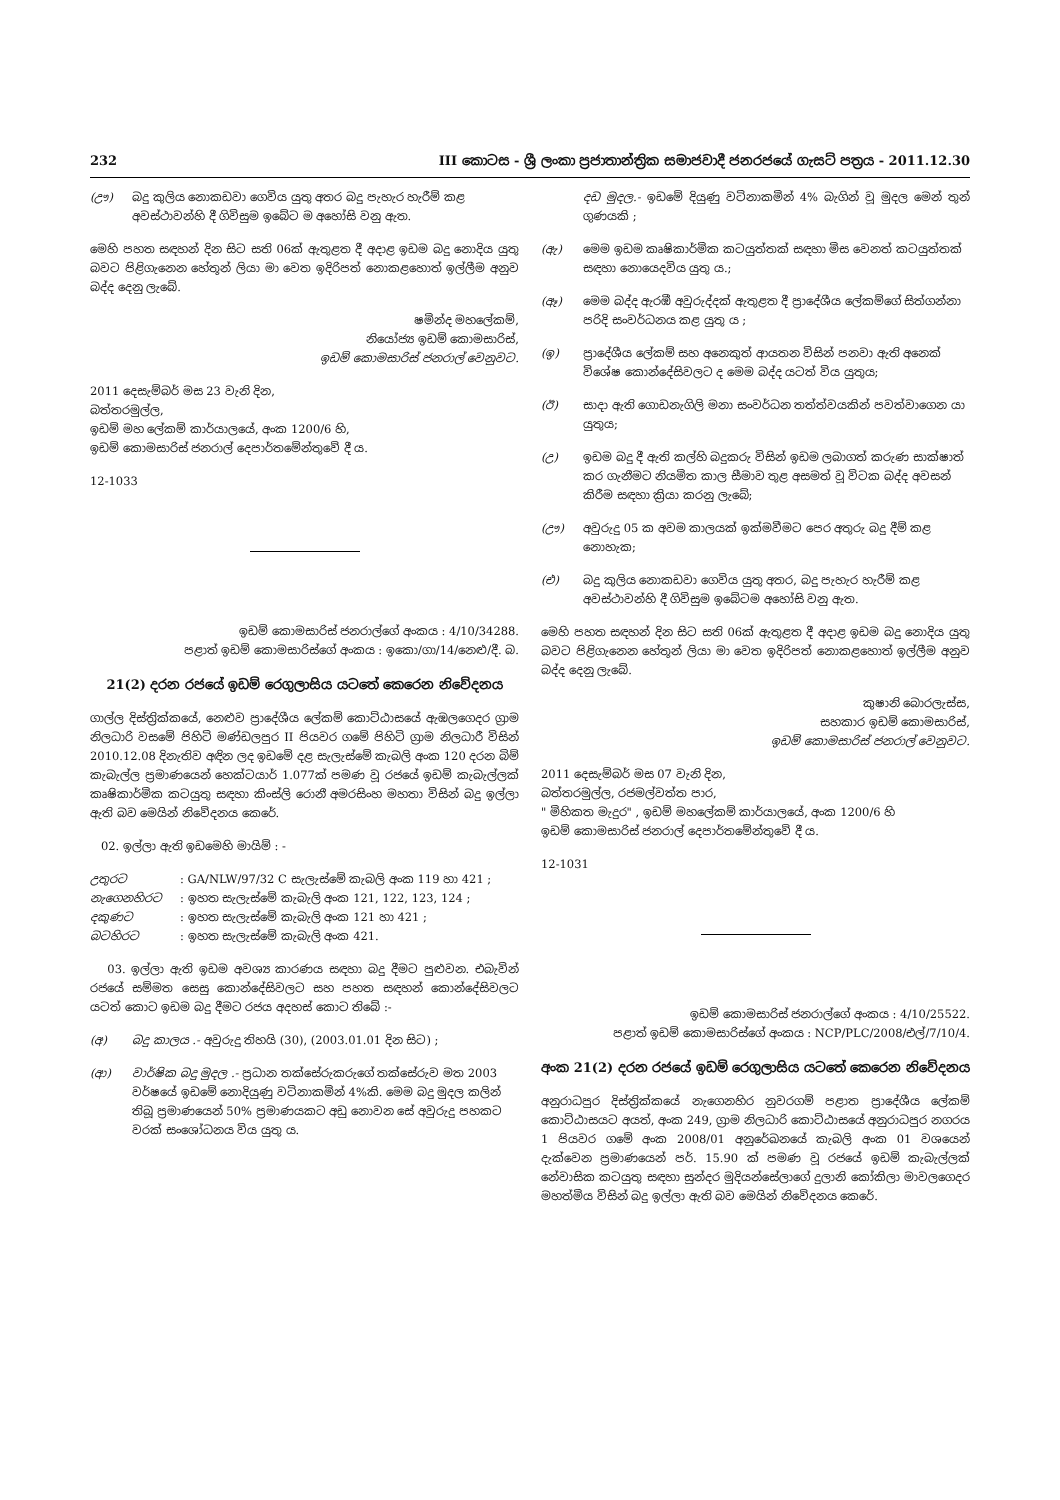232 III කොටස - ශ්‍රී ලංකා ප්‍රජාතාන්ත්‍රික සමාජවාදී ජනරජයේ ගැසට් පත්‍රය - 2011.12.30
(ඌ) බදු කුලිය නොකඩවා ගෙවිය යුතු අතර බදු පැහැර හැරීම් කළ අවස්ථාවන්හි දී ගිවිසුම ඉබේට ම අහෝසි වනු ඇත.
මෙහි පහත සඳහන් දින සිට සති 06ක් ඇතුළත දී අදාළ ඉඩම බදු නොදිය යුතු බවට පිළිගැනෙන හේතූන් ලියා මා වෙත ඉදිරිපත් නොකළහොත් ඉල්ලීම අනුව බද්ද දෙනු ලැබේ.
ෂමින්ද මහලේකම්,
නියෝජ්‍ය ඉඩම් කොමසාරිස්,
ඉඩම් කොමසාරිස් ජනරාල් වෙනුවට.
2011 දෙසැම්බර් මස 23 වැනි දින,
බත්තරමුල්ල,
ඉඩම් මහ ලේකම් කාර්යාලයේ, අංක 1200/6 හි,
ඉඩම් කොමසාරිස් ජනරාල් දෙපාර්තමේන්තුවේ දී ය.
12-1033
ඉඩම් කොමසාරිස් ජනරාල්ගේ අංකය : 4/10/34288.
පළාත් ඉඩම් කොමසාරිස්ගේ අංකය : ඉකො/ගා/14/නෙළු/දී. බ.
21(2) දරන රජයේ ඉඩම් රෙගුලාසිය යටතේ කෙරෙන නිවේදනය
ගාල්ල දිස්ත්‍රික්කයේ, නෙළුව ප්‍රාදේශීය ලේකම් කොට්ඨාසයේ ඇඹලගෙදර ග්‍රාම නිලධාරි වසමේ පිහිටි මණ්ඩලපුර II පියවර ගමේ පිහිටි ග්‍රාම නිලධාරී විසින් 2010.12.08 දිනැතිව අඳින ලද ඉඩමේ දළ සැලැස්මේ කැබලි අංක 120 දරන බිම් කැබැල්ල ප්‍රමාණයෙන් හෙක්ටයාර් 1.077ක් පමණ වූ රජයේ ඉඩම් කැබැල්ලක් කෘෂිකාර්මික කටයුතු සඳහා කිංස්ලි රොනී අමරසිංහ මහතා විසින් බදු ඉල්ලා ඇති බව මෙයින් නිවේදනය කෙරේ.
02. ඉල්ලා ඇති ඉඩමෙහි මායිම් : -
උතුරට: GA/NLW/97/32 C සැලැස්මේ කැබලි අංක 119 හා 421 ;
නැගෙනහිරට: ඉහත සැලැස්මේ කැබැලි අංක 121, 122, 123, 124 ;
දකුණට: ඉහත සැලැස්මේ කැබැලි අංක 121 හා 421 ;
බටහිරට: ඉහත සැලැස්මේ කැබැලි අංක 421.
03. ඉල්ලා ඇති ඉඩම අවශ්‍ය කාරණය සඳහා බදු දීමට පුළුවන. එබැවින් රජයේ සම්මත සෙසු කොන්දේසිවලට සහ පහත සඳහන් කොන්දේසිවලට යටත් කොට ඉඩම බදු දීමට රජය අදහස් කොට තිබේ :-
(අ) බදු කාලය .- අවුරුදු තිහයි (30), (2003.01.01 දින සිට) ;
(ආ) වාර්ෂික බදු මුදල .- ප්‍රධාන තක්සේරුකරුගේ තක්සේරුව මත 2003 වර්ෂයේ ඉඩමේ නොදියුණු වටිනාකමින් 4%කි. මෙම බදු මුදල කලින් තිබූ ප්‍රමාණයෙන් 50% ප්‍රමාණයකට අඩු නොවන සේ අවුරුදු පහකට වරක් සංශෝධනය විය යුතු ය.
දඩ මුදල.- ඉඩමේ දියුණු වටිනාකමින් 4% බැගින් වූ මුදල මෙන් තුන් ගුණයකි ;
(ඇ) මෙම ඉඩම කෘෂිකාර්මික කටයුත්තක් සඳහා මිස වෙනත් කටයුත්තක් සඳහා නොයෙදවිය යුතු ය.;
(ඈ) මෙම බද්ද ඇරඹී අවුරුද්දක් ඇතුළත දී ප්‍රාදේශීය ලේකම්ගේ සිත්ගන්නා පරිදි සංවර්ධනය කළ යුතු ය ;
(ඉ) ප්‍රාදේශීය ලේකම් සහ අනෙකුත් ආයතන විසින් පනවා ඇති අනෙක් විශේෂ කොන්දේසිවලට ද මෙම බද්ද යටත් විය යුතුය;
(ඊ) සාදා ඇති ගොඩනැගිලි මනා සංවර්ධන තත්ත්වයකින් පවත්වාගෙන යා යුතුය;
(උ) ඉඩම බදු දී ඇති කල්හි බදුකරු විසින් ඉඩම ලබාගත් කරුණ සාක්ෂාත් කර ගැනීමට නියමිත කාල සීමාව තුළ අසමත් වූ විටක බද්ද අවසන් කිරීම සඳහා ක්‍රියා කරනු ලැබේ;
(ඌ) අවුරුදු 05 ක අවම කාලයක් ඉක්මවීමට පෙර අතුරු බදු දීම් කළ නොහැක;
(එ) බදු කුලිය නොකඩවා ගෙවිය යුතු අතර, බදු පැහැර හැරීම් කළ අවස්ථාවන්හි දී ගිවිසුම ඉබේටම අහෝසි වනු ඇත.
මෙහි පහත සඳහන් දින සිට සති 06ක් ඇතුළත දී අදාළ ඉඩම බදු නොදිය යුතු බවට පිළිගැනෙන හේතූන් ලියා මා වෙත ඉදිරිපත් නොකළහොත් ඉල්ලීම අනුව බද්ද දෙනු ලැබේ.
කුෂානි බොරලැස්ස,
සහකාර ඉඩම් කොමසාරිස්,
ඉඩම් කොමසාරිස් ජනරාල් වෙනුවට.
2011 දෙසැම්බර් මස 07 වැනි දින,
බත්තරමුල්ල, රජමල්වත්ත පාර,
" මිහිකත මැදුර" , ඉඩම් මහලේකම් කාර්යාලයේ, අංක 1200/6 හි
ඉඩම් කොමසාරිස් ජනරාල් දෙපාර්තමේන්තුවේ දී ය.
12-1031
ඉඩම් කොමසාරිස් ජනරාල්ගේ අංකය : 4/10/25522.
පළාත් ඉඩම් කොමසාරිස්ගේ අංකය : NCP/PLC/2008/එල්/7/10/4.
අංක 21(2) දරන රජයේ ඉඩම් රෙගුලාසිය යටතේ කෙරෙන නිවේදනය
අනුරාධපුර දිස්ත්‍රික්කයේ නැගෙනහිර නුවරගම් පළාත ප්‍රාදේශීය ලේකම් කොට්ඨාසයට අයත්, අංක 249, ග්‍රාම නිලධාරි කොට්ඨාසයේ අනුරාධපුර නගරය 1 පියවර ගමේ අංක 2008/01 අනුරේඛනයේ කැබලි අංක 01 වශයෙන් දැක්වෙන ප්‍රමාණයෙන් පර්. 15.90 ක් පමණ වූ රජයේ ඉඩම් කැබැල්ලක් නේවාසික කටයුතු සඳහා සුන්දර මුදියන්සේලාගේ දුලානි කෝකිලා මාවලගෙදර මහත්මිය විසින් බදු ඉල්ලා ඇති බව මෙයින් නිවේදනය කෙරේ.